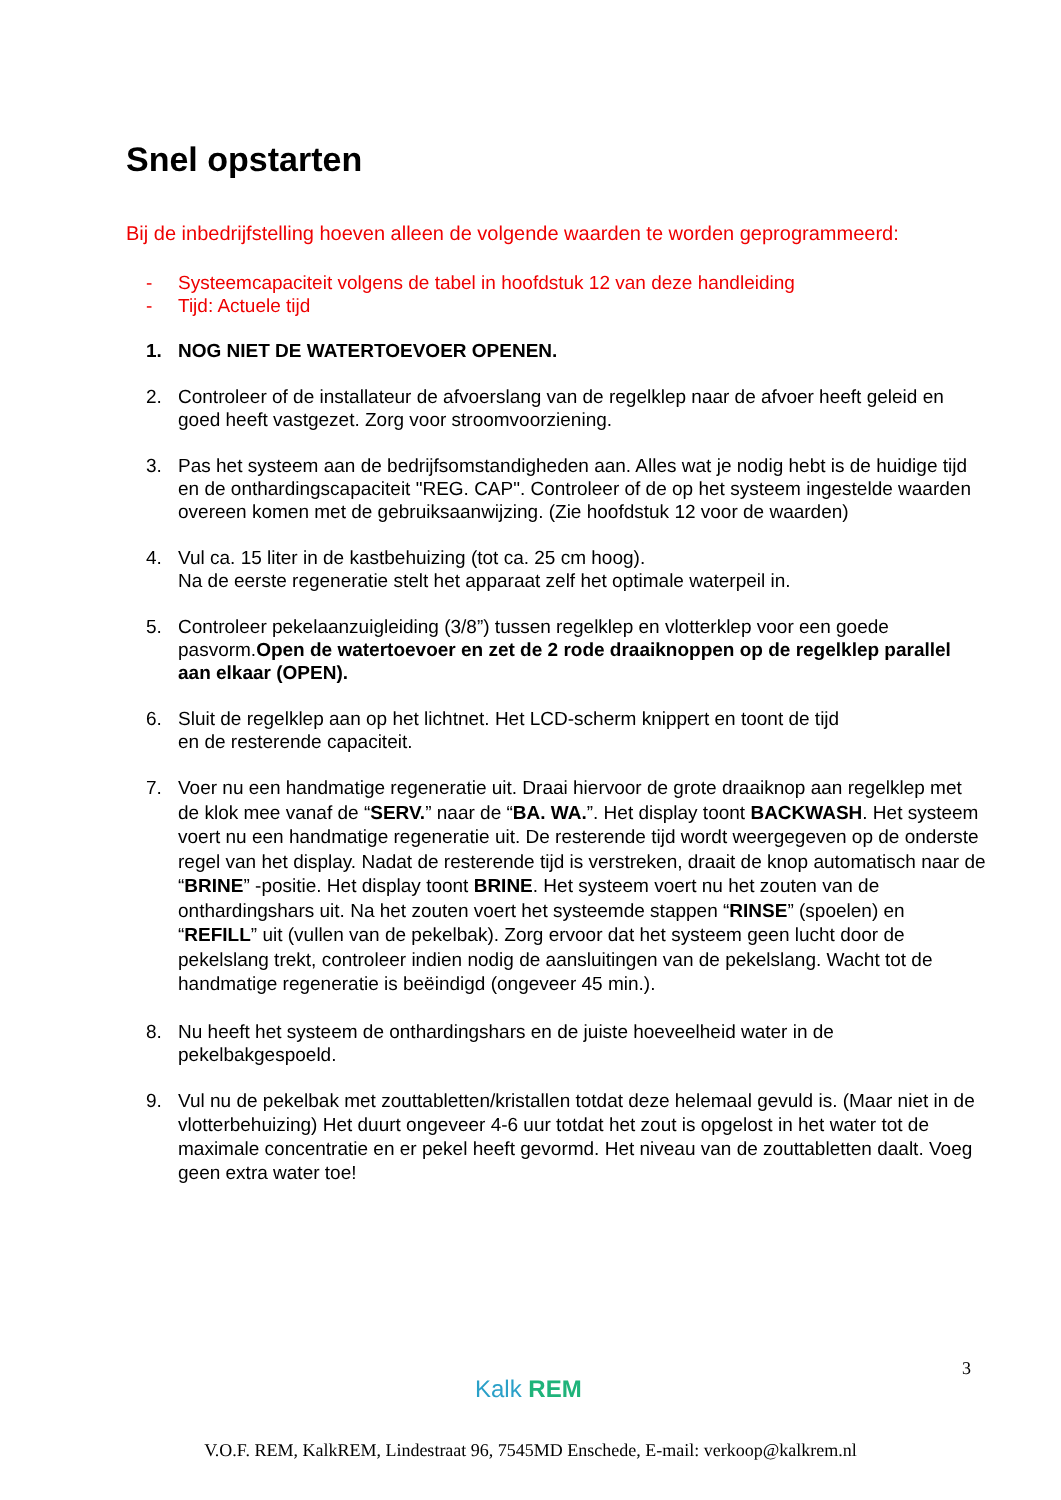Snel opstarten
Bij de inbedrijfstelling hoeven alleen de volgende waarden te worden geprogrammeerd:
- Systeemcapaciteit volgens de tabel in hoofdstuk 12 van deze handleiding
- Tijd: Actuele tijd
1. NOG NIET DE WATERTOEVOER OPENEN.
2. Controleer of de installateur de afvoerslang van de regelklep naar de afvoer heeft geleid en goed heeft vastgezet. Zorg voor stroomvoorziening.
3. Pas het systeem aan de bedrijfsomstandigheden aan. Alles wat je nodig hebt is de huidige tijd en de onthardingscapaciteit "REG. CAP". Controleer of de op het systeem ingestelde waarden overeen komen met de gebruiksaanwijzing. (Zie hoofdstuk 12 voor de waarden)
4. Vul ca. 15 liter in de kastbehuizing (tot ca. 25 cm hoog).
Na de eerste regeneratie stelt het apparaat zelf het optimale waterpeil in.
5. Controleer pekelaanzuigleiding (3/8”) tussen regelklep en vlotterklep voor een goede pasvorm.Open de watertoevoer en zet de 2 rode draaiknoppen op de regelklep parallel aan elkaar (OPEN).
6. Sluit de regelklep aan op het lichtnet. Het LCD-scherm knippert en toont de tijd
en de resterende capaciteit.
7. Voer nu een handmatige regeneratie uit. Draai hiervoor de grote draaiknop aan regelklep met de klok mee vanaf de “SERV.” naar de “BA. WA.”. Het display toont BACKWASH. Het systeem voert nu een handmatige regeneratie uit. De resterende tijd wordt weergegeven op de onderste regel van het display. Nadat de resterende tijd is verstreken, draait de knop automatisch naar de “BRINE” -positie. Het display toont BRINE. Het systeem voert nu het zouten van de onthardingshars uit. Na het zouten voert het systeemde stappen “RINSE” (spoelen) en “REFILL” uit (vullen van de pekelbak). Zorg ervoor dat het systeem geen lucht door de pekelslang trekt, controleer indien nodig de aansluitingen van de pekelslang. Wacht tot de handmatige regeneratie is beëindigd (ongeveer 45 min.).
8. Nu heeft het systeem de onthardingshars en de juiste hoeveelheid water in de pekelbakgespoeld.
9. Vul nu de pekelbak met zouttabletten/kristallen totdat deze helemaal gevuld is. (Maar niet in de vlotterbehuizing) Het duurt ongeveer 4-6 uur totdat het zout is opgelost in het water tot de maximale concentratie en er pekel heeft gevormd. Het niveau van de zouttabletten daalt. Voeg geen extra water toe!
3
Kalk REM
V.O.F. REM, KalkREM, Lindestraat 96, 7545MD Enschede, E-mail: verkoop@kalkrem.nl